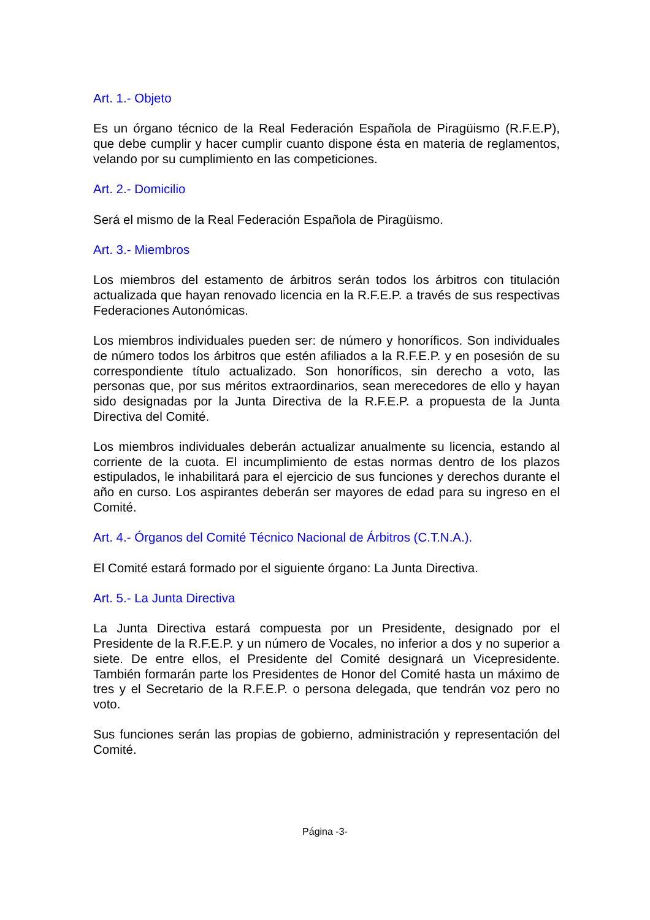Art. 1.- Objeto
Es un órgano técnico de la Real Federación Española de Piragüismo (R.F.E.P), que debe cumplir y hacer cumplir cuanto dispone ésta en materia de reglamentos, velando por su cumplimiento en las competiciones.
Art. 2.- Domicilio
Será el mismo de la Real Federación Española de Piragüismo.
Art. 3.- Miembros
Los miembros del estamento de árbitros serán todos los árbitros con titulación actualizada que hayan renovado licencia en la R.F.E.P. a través de sus respectivas Federaciones Autonómicas.
Los miembros individuales pueden ser: de número y honoríficos. Son individuales de número todos los árbitros que estén afiliados a la R.F.E.P. y en posesión de su correspondiente título actualizado. Son honoríficos, sin derecho a voto, las personas que, por sus méritos extraordinarios, sean merecedores de ello y hayan sido designadas por la Junta Directiva de la R.F.E.P. a propuesta de la Junta Directiva del Comité.
Los miembros individuales deberán actualizar anualmente su licencia, estando al corriente de la cuota. El incumplimiento de estas normas dentro de los plazos estipulados, le inhabilitará para el ejercicio de sus funciones y derechos durante el año en curso. Los aspirantes deberán ser mayores de edad para su ingreso en el Comité.
Art. 4.- Órganos del Comité Técnico Nacional de Árbitros (C.T.N.A.).
El Comité estará formado por el siguiente órgano: La Junta Directiva.
Art. 5.- La Junta Directiva
La Junta Directiva estará compuesta por un Presidente, designado por el Presidente de la R.F.E.P. y un número de Vocales, no inferior a dos y no superior a siete. De entre ellos, el Presidente del Comité designará un Vicepresidente. También formarán parte los Presidentes de Honor del Comité hasta un máximo de tres y el Secretario de la R.F.E.P. o persona delegada, que tendrán voz pero no voto.
Sus funciones serán las propias de gobierno, administración y representación del Comité.
Página -3-